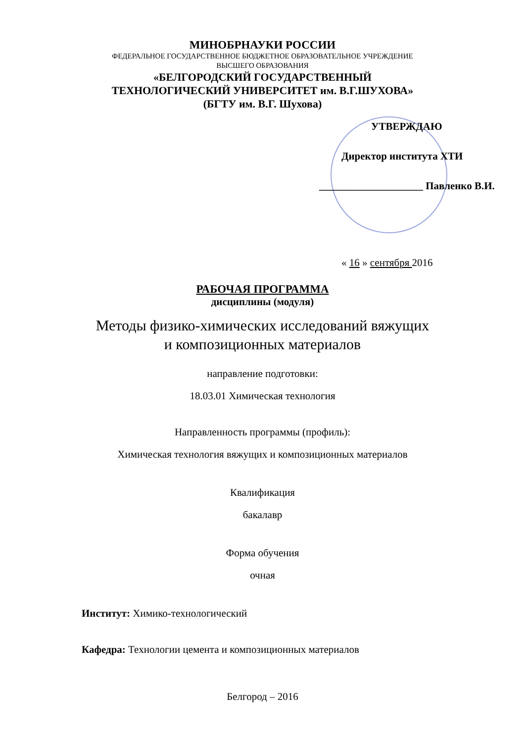МИНОБРНАУКИ РОССИИ
ФЕДЕРАЛЬНОЕ ГОСУДАРСТВЕННОЕ БЮДЖЕТНОЕ ОБРАЗОВАТЕЛЬНОЕ УЧРЕЖДЕНИЕ
ВЫСШЕГО ОБРАЗОВАНИЯ
«БЕЛГОРОДСКИЙ ГОСУДАРСТВЕННЫЙ
ТЕХНОЛОГИЧЕСКИЙ УНИВЕРСИТЕТ им. В.Г.ШУХОВА»
(БГТУ им. В.Г. Шухова)
УТВЕРЖДАЮ
Директор института ХТИ
____________________ Павленко В.И.
« 16 » сентября 2016
РАБОЧАЯ ПРОГРАММА
дисциплины (модуля)
Методы физико-химических исследований вяжущих
и композиционных материалов
направление подготовки:
18.03.01 Химическая технология
Направленность программы (профиль):
Химическая технология вяжущих и композиционных материалов
Квалификация
бакалавр
Форма обучения
очная
Институт: Химико-технологический
Кафедра: Технологии цемента и композиционных материалов
Белгород – 2016